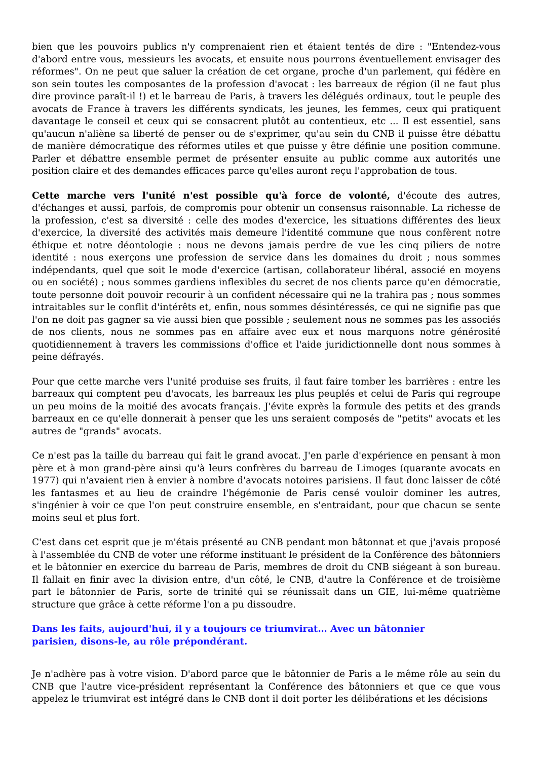bien que les pouvoirs publics n'y comprenaient rien et étaient tentés de dire : "Entendez-vous d'abord entre vous, messieurs les avocats, et ensuite nous pourrons éventuellement envisager des réformes". On ne peut que saluer la création de cet organe, proche d'un parlement, qui fédère en son sein toutes les composantes de la profession d'avocat : les barreaux de région (il ne faut plus dire province paraît-il !) et le barreau de Paris, à travers les délégués ordinaux, tout le peuple des avocats de France à travers les différents syndicats, les jeunes, les femmes, ceux qui pratiquent davantage le conseil et ceux qui se consacrent plutôt au contentieux, etc ... Il est essentiel, sans qu'aucun n'aliène sa liberté de penser ou de s'exprimer, qu'au sein du CNB il puisse être débattu de manière démocratique des réformes utiles et que puisse y être définie une position commune. Parler et débattre ensemble permet de présenter ensuite au public comme aux autorités une position claire et des demandes efficaces parce qu'elles auront reçu l'approbation de tous.
Cette marche vers l'unité n'est possible qu'à force de volonté, d'écoute des autres, d'échanges et aussi, parfois, de compromis pour obtenir un consensus raisonnable. La richesse de la profession, c'est sa diversité : celle des modes d'exercice, les situations différentes des lieux d'exercice, la diversité des activités mais demeure l'identité commune que nous confèrent notre éthique et notre déontologie : nous ne devons jamais perdre de vue les cinq piliers de notre identité : nous exerçons une profession de service dans les domaines du droit ; nous sommes indépendants, quel que soit le mode d'exercice (artisan, collaborateur libéral, associé en moyens ou en société) ; nous sommes gardiens inflexibles du secret de nos clients parce qu'en démocratie, toute personne doit pouvoir recourir à un confident nécessaire qui ne la trahira pas ; nous sommes intraitables sur le conflit d'intérêts et, enfin, nous sommes désintéressés, ce qui ne signifie pas que l'on ne doit pas gagner sa vie aussi bien que possible ; seulement nous ne sommes pas les associés de nos clients, nous ne sommes pas en affaire avec eux et nous marquons notre générosité quotidiennement à travers les commissions d'office et l'aide juridictionnelle dont nous sommes à peine défrayés.
Pour que cette marche vers l'unité produise ses fruits, il faut faire tomber les barrières : entre les barreaux qui comptent peu d'avocats, les barreaux les plus peuplés et celui de Paris qui regroupe un peu moins de la moitié des avocats français. J'évite exprès la formule des petits et des grands barreaux en ce qu'elle donnerait à penser que les uns seraient composés de "petits" avocats et les autres de "grands" avocats.
Ce n'est pas la taille du barreau qui fait le grand avocat. J'en parle d'expérience en pensant à mon père et à mon grand-père ainsi qu'à leurs confrères du barreau de Limoges (quarante avocats en 1977) qui n'avaient rien à envier à nombre d'avocats notoires parisiens. Il faut donc laisser de côté les fantasmes et au lieu de craindre l'hégémonie de Paris censé vouloir dominer les autres, s'ingénier à voir ce que l'on peut construire ensemble, en s'entraidant, pour que chacun se sente moins seul et plus fort.
C'est dans cet esprit que je m'étais présenté au CNB pendant mon bâtonnat et que j'avais proposé à l'assemblée du CNB de voter une réforme instituant le président de la Conférence des bâtonniers et le bâtonnier en exercice du barreau de Paris, membres de droit du CNB siégeant à son bureau. Il fallait en finir avec la division entre, d'un côté, le CNB, d'autre la Conférence et de troisième part le bâtonnier de Paris, sorte de trinité qui se réunissait dans un GIE, lui-même quatrième structure que grâce à cette réforme l'on a pu dissoudre.
Dans les faits, aujourd'hui, il y a toujours ce triumvirat… Avec un bâtonnier
parisien, disons-le, au rôle prépondérant.
Je n'adhère pas à votre vision. D'abord parce que le bâtonnier de Paris a le même rôle au sein du CNB que l'autre vice-président représentant la Conférence des bâtonniers et que ce que vous appelez le triumvirat est intégré dans le CNB dont il doit porter les délibérations et les décisions